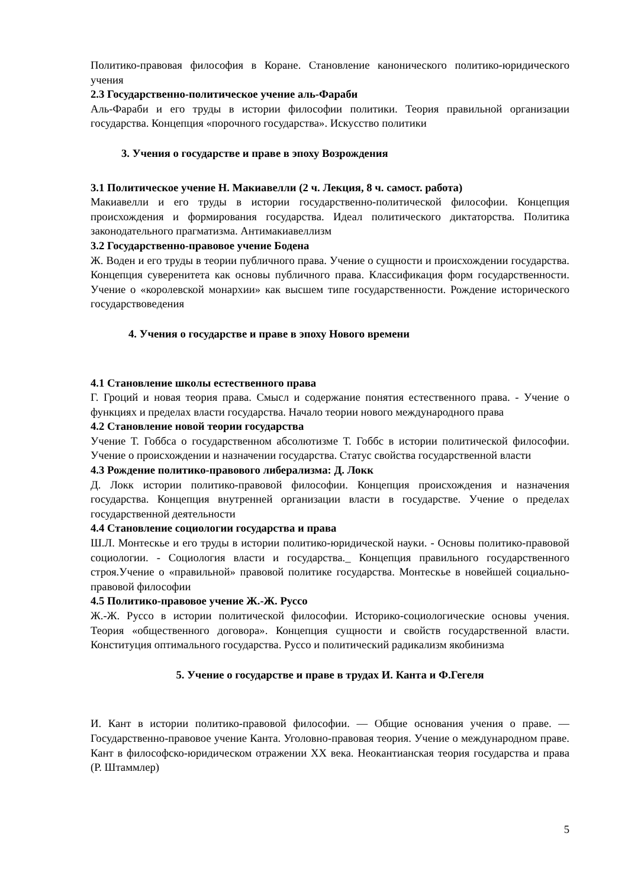Политико-правовая философия в Коране. Становление канонического политико-юридического учения
2.3 Государственно-политическое учение аль-Фараби
Аль-Фараби и его труды в истории философии политики. Теория правильной организации государства. Концепция «порочного государства». Искусство политики
3. Учения о государстве и праве в эпоху Возрождения
3.1 Политическое учение Н. Макиавелли (2 ч. Лекция, 8 ч. самост. работа)
Макиавелли и его труды в истории государственно-политической философии. Концепция происхождения и формирования государства. Идеал политического диктаторства. Политика законодательного прагматизма. Антимакиавеллизм
3.2 Государственно-правовое учение Бодена
Ж. Воден и его труды в теории публичного права. Учение о сущности и происхождении государства. Концепция суверенитета как основы публичного права. Классификация форм государственности. Учение о «королевской монархии» как высшем типе государственности. Рождение исторического государствоведения
4. Учения о государстве и праве в эпоху Нового времени
4.1 Становление школы естественного права
Г. Гроций и новая теория права. Смысл и содержание понятия естественного права. - Учение о функциях и пределах власти государства. Начало теории нового международного права
4.2 Становление новой теории государства
Учение Т. Гоббса о государственном абсолютизме Т. Гоббс в истории политической философии. Учение о происхождении и назначении государства. Статус свойства государственной власти
4.3 Рождение политико-правового либерализма: Д. Локк
Д. Локк истории политико-правовой философии. Концепция происхождения и назначения государства. Концепция внутренней организации власти в государстве. Учение о пределах государственной деятельности
4.4 Становление социологии государства и права
Ш.Л. Монтескье и его труды в истории политико-юридической науки. - Основы политико-правовой социологии. - Социология власти и государства._ Концепция правильного государственного строя.Учение о «правильной» правовой политике государства. Монтескье в новейшей социально-правовой философии
4.5 Политико-правовое учение Ж.-Ж. Руссо
Ж.-Ж. Руссо в истории политической философии. Историко-социологические основы учения. Теория «общественного договора». Концепция сущности и свойств государственной власти. Конституция оптимального государства. Руссо и политический радикализм якобинизма
5. Учение о государстве и праве в трудах И. Канта и Ф.Гегеля
И. Кант в истории политико-правовой философии. — Общие основания учения о праве. — Государственно-правовое учение Канта. Уголовно-правовая теория. Учение о международном праве. Кант в философско-юридическом отражении XX века. Неокантианская теория государства и права (Р. Штаммлер)
5